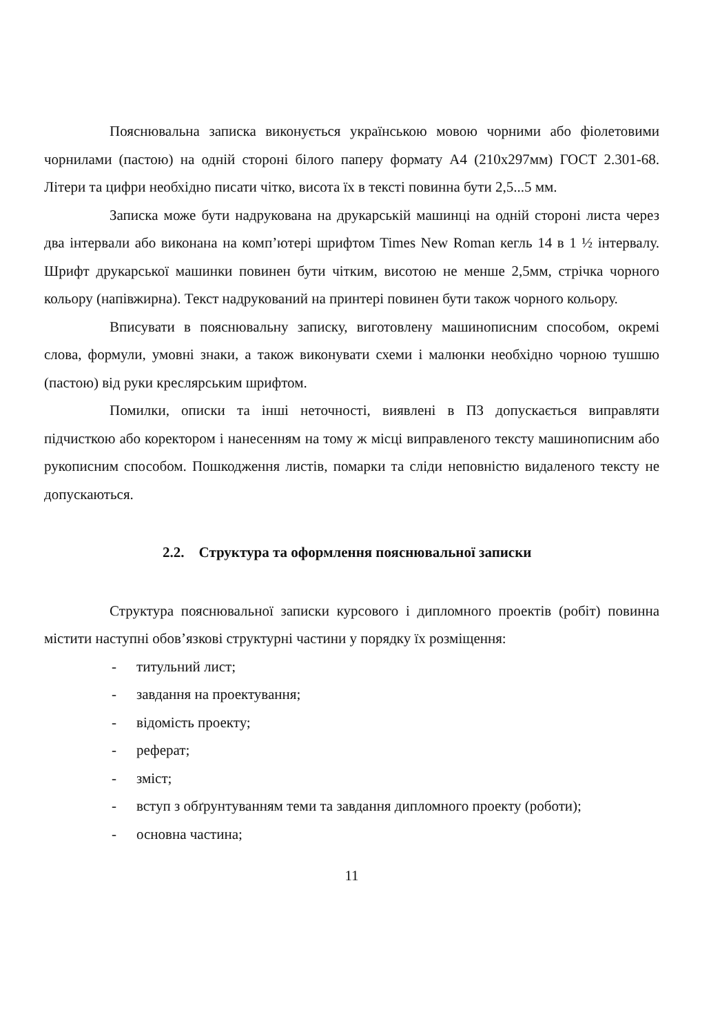Пояснювальна записка виконується українською мовою чорними або фіолетовими чорнилами (пастою) на одній стороні білого паперу формату А4 (210х297мм) ГОСТ 2.301-68. Літери та цифри необхідно писати чітко, висота їх в тексті повинна бути 2,5...5 мм.
Записка може бути надрукована на друкарській машинці на одній стороні листа через два інтервали або виконана на комп’ютері шрифтом Times New Roman кегль 14 в 1 ½ інтервалу. Шрифт друкарської машинки повинен бути чітким, висотою не менше 2,5мм, стрічка чорного кольору (напівжирна). Текст надрукований на принтері повинен бути також чорного кольору.
Вписувати в пояснювальну записку, виготовлену машинописним способом, окремі слова, формули, умовні знаки, а також виконувати схеми і малюнки необхідно чорною тушшю (пастою) від руки креслярським шрифтом.
Помилки, описки та інші неточності, виявлені в ПЗ допускається виправляти підчисткою або коректором і нанесенням на тому ж місці виправленого тексту машинописним або рукописним способом. Пошкодження листів, помарки та сліди неповністю видаленого тексту не допускаються.
2.2. Структура та оформлення пояснювальної записки
Структура пояснювальної записки курсового і дипломного проектів (робіт) повинна містити наступні обов’язкові структурні частини у порядку їх розміщення:
- титульний лист;
- завдання на проектування;
- відомість проекту;
- реферат;
- зміст;
- вступ з обґрунтуванням теми та завдання дипломного проекту (роботи);
- основна частина;
11